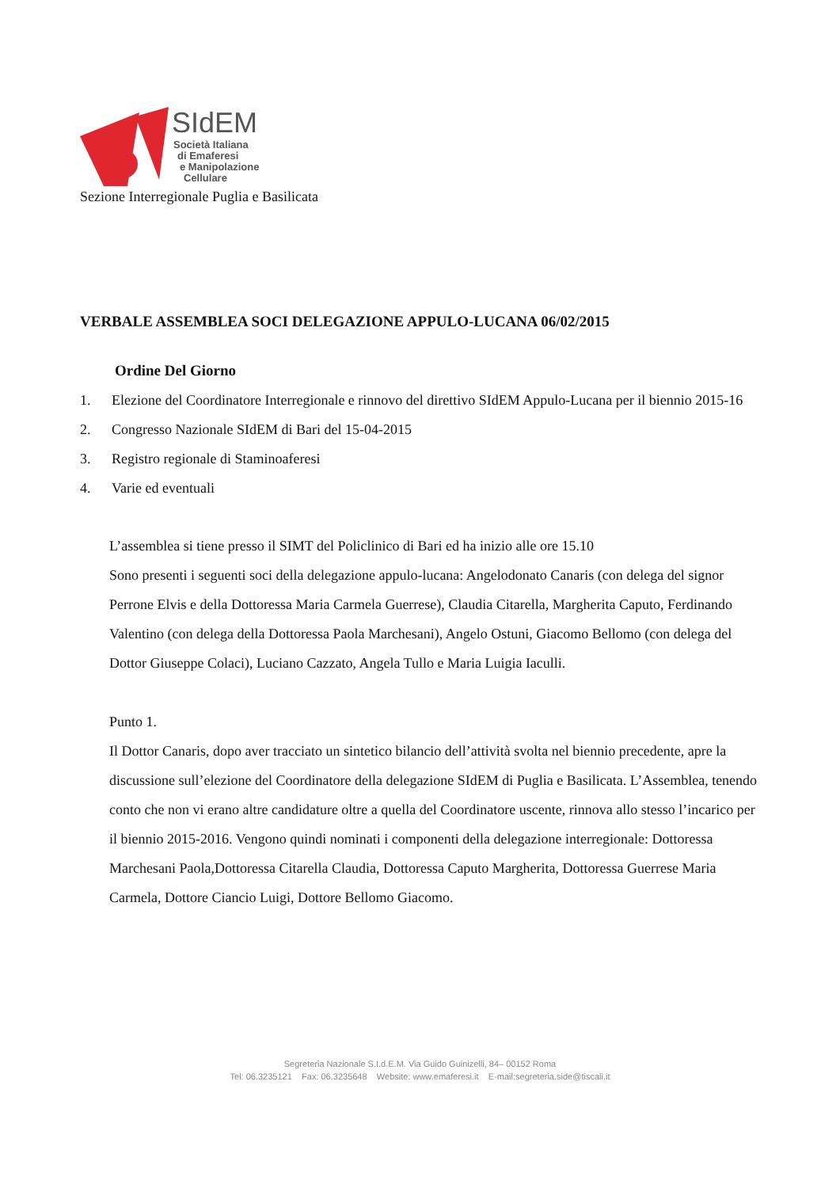SIdEM
Società Italiana
di Emaferesi
e Manipolazione
Cellulare
Sezione Interregionale Puglia e Basilicata
VERBALE ASSEMBLEA SOCI DELEGAZIONE APPULO-LUCANA 06/02/2015
Ordine Del Giorno
1. Elezione del Coordinatore Interregionale e rinnovo del direttivo SIdEM Appulo-Lucana per il biennio 2015-16
2. Congresso Nazionale SIdEM di Bari del 15-04-2015
3. Registro regionale di Staminoaferesi
4. Varie ed eventuali
L’assemblea si tiene presso il SIMT del Policlinico di Bari ed ha inizio alle ore 15.10
Sono presenti i seguenti soci della delegazione appulo-lucana: Angelodonato Canaris (con delega del signor Perrone Elvis e della Dottoressa Maria Carmela Guerrese), Claudia Citarella, Margherita Caputo, Ferdinando Valentino (con delega della Dottoressa Paola Marchesani), Angelo Ostuni, Giacomo Bellomo (con delega del Dottor Giuseppe Colaci), Luciano Cazzato, Angela Tullo e Maria Luigia Iaculli.
Punto 1.
Il Dottor Canaris, dopo aver tracciato un sintetico bilancio dell’attività svolta nel biennio precedente, apre la discussione sull’elezione del Coordinatore della delegazione SIdEM di Puglia e Basilicata. L’Assemblea, tenendo conto che non vi erano altre candidature oltre a quella del Coordinatore uscente, rinnova allo stesso l’incarico per il biennio 2015-2016. Vengono quindi nominati i componenti della delegazione interregionale: Dottoressa Marchesani Paola,Dottoressa Citarella Claudia, Dottoressa Caputo Margherita, Dottoressa Guerrese Maria Carmela, Dottore Ciancio Luigi, Dottore Bellomo Giacomo.
Segreteria Nazionale S.I.d.E.M. Via Guido Guinizelli, 84– 00152 Roma
Tel: 06.3235121 Fax: 06.3235648 Website: www.emaferesi.it E-mail:segreteria.side@tiscali.it